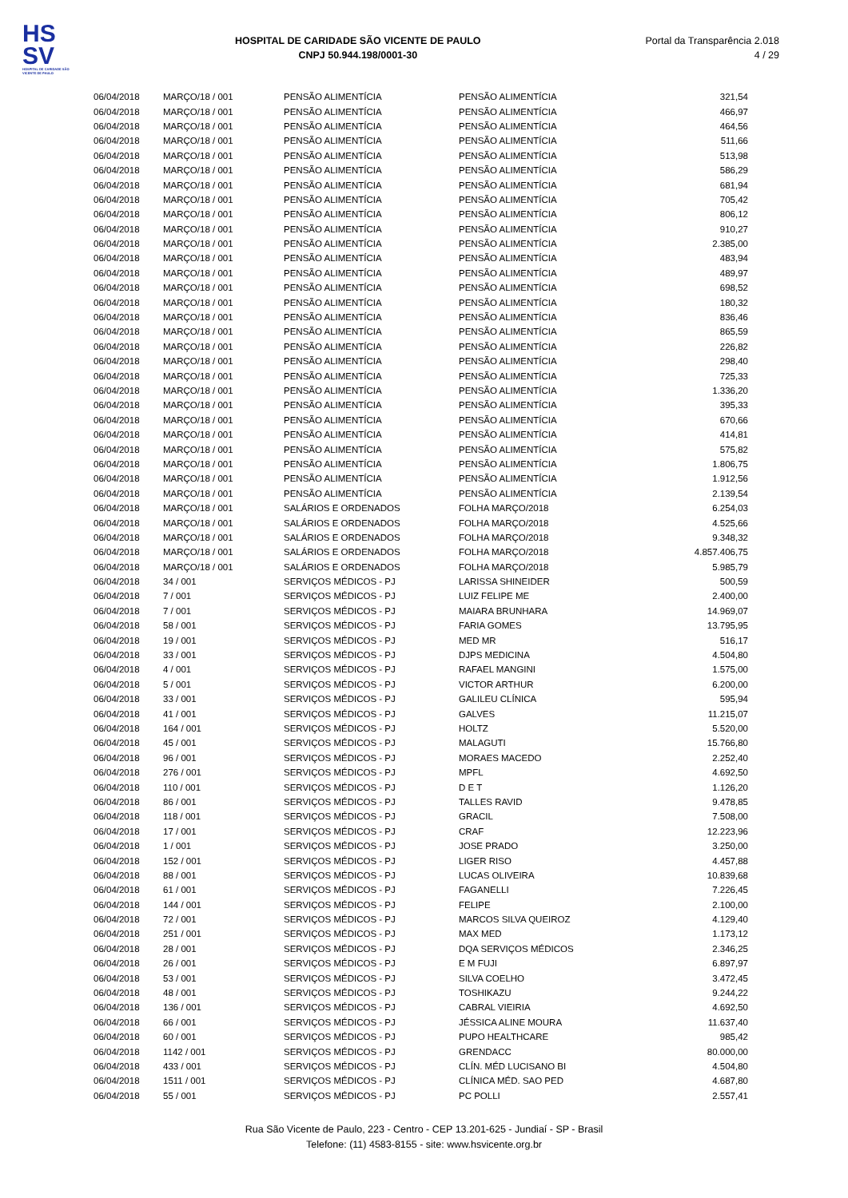HS
SV
HOSPITAL DE CARIDADE SÃO VICENTE DE PAULO
HOSPITAL DE CARIDADE SÃO VICENTE DE PAULO
CNPJ 50.944.198/0001-30
Portal da Transparência 2.018
4 / 29
| 06/04/2018 | MARÇO/18 / 001 | PENSÃO ALIMENTÍCIA | PENSÃO ALIMENTÍCIA | 321,54 |
| 06/04/2018 | MARÇO/18 / 001 | PENSÃO ALIMENTÍCIA | PENSÃO ALIMENTÍCIA | 466,97 |
| 06/04/2018 | MARÇO/18 / 001 | PENSÃO ALIMENTÍCIA | PENSÃO ALIMENTÍCIA | 464,56 |
| 06/04/2018 | MARÇO/18 / 001 | PENSÃO ALIMENTÍCIA | PENSÃO ALIMENTÍCIA | 511,66 |
| 06/04/2018 | MARÇO/18 / 001 | PENSÃO ALIMENTÍCIA | PENSÃO ALIMENTÍCIA | 513,98 |
| 06/04/2018 | MARÇO/18 / 001 | PENSÃO ALIMENTÍCIA | PENSÃO ALIMENTÍCIA | 586,29 |
| 06/04/2018 | MARÇO/18 / 001 | PENSÃO ALIMENTÍCIA | PENSÃO ALIMENTÍCIA | 681,94 |
| 06/04/2018 | MARÇO/18 / 001 | PENSÃO ALIMENTÍCIA | PENSÃO ALIMENTÍCIA | 705,42 |
| 06/04/2018 | MARÇO/18 / 001 | PENSÃO ALIMENTÍCIA | PENSÃO ALIMENTÍCIA | 806,12 |
| 06/04/2018 | MARÇO/18 / 001 | PENSÃO ALIMENTÍCIA | PENSÃO ALIMENTÍCIA | 910,27 |
| 06/04/2018 | MARÇO/18 / 001 | PENSÃO ALIMENTÍCIA | PENSÃO ALIMENTÍCIA | 2.385,00 |
| 06/04/2018 | MARÇO/18 / 001 | PENSÃO ALIMENTÍCIA | PENSÃO ALIMENTÍCIA | 483,94 |
| 06/04/2018 | MARÇO/18 / 001 | PENSÃO ALIMENTÍCIA | PENSÃO ALIMENTÍCIA | 489,97 |
| 06/04/2018 | MARÇO/18 / 001 | PENSÃO ALIMENTÍCIA | PENSÃO ALIMENTÍCIA | 698,52 |
| 06/04/2018 | MARÇO/18 / 001 | PENSÃO ALIMENTÍCIA | PENSÃO ALIMENTÍCIA | 180,32 |
| 06/04/2018 | MARÇO/18 / 001 | PENSÃO ALIMENTÍCIA | PENSÃO ALIMENTÍCIA | 836,46 |
| 06/04/2018 | MARÇO/18 / 001 | PENSÃO ALIMENTÍCIA | PENSÃO ALIMENTÍCIA | 865,59 |
| 06/04/2018 | MARÇO/18 / 001 | PENSÃO ALIMENTÍCIA | PENSÃO ALIMENTÍCIA | 226,82 |
| 06/04/2018 | MARÇO/18 / 001 | PENSÃO ALIMENTÍCIA | PENSÃO ALIMENTÍCIA | 298,40 |
| 06/04/2018 | MARÇO/18 / 001 | PENSÃO ALIMENTÍCIA | PENSÃO ALIMENTÍCIA | 725,33 |
| 06/04/2018 | MARÇO/18 / 001 | PENSÃO ALIMENTÍCIA | PENSÃO ALIMENTÍCIA | 1.336,20 |
| 06/04/2018 | MARÇO/18 / 001 | PENSÃO ALIMENTÍCIA | PENSÃO ALIMENTÍCIA | 395,33 |
| 06/04/2018 | MARÇO/18 / 001 | PENSÃO ALIMENTÍCIA | PENSÃO ALIMENTÍCIA | 670,66 |
| 06/04/2018 | MARÇO/18 / 001 | PENSÃO ALIMENTÍCIA | PENSÃO ALIMENTÍCIA | 414,81 |
| 06/04/2018 | MARÇO/18 / 001 | PENSÃO ALIMENTÍCIA | PENSÃO ALIMENTÍCIA | 575,82 |
| 06/04/2018 | MARÇO/18 / 001 | PENSÃO ALIMENTÍCIA | PENSÃO ALIMENTÍCIA | 1.806,75 |
| 06/04/2018 | MARÇO/18 / 001 | PENSÃO ALIMENTÍCIA | PENSÃO ALIMENTÍCIA | 1.912,56 |
| 06/04/2018 | MARÇO/18 / 001 | PENSÃO ALIMENTÍCIA | PENSÃO ALIMENTÍCIA | 2.139,54 |
| 06/04/2018 | MARÇO/18 / 001 | SALÁRIOS E ORDENADOS | FOLHA MARÇO/2018 | 6.254,03 |
| 06/04/2018 | MARÇO/18 / 001 | SALÁRIOS E ORDENADOS | FOLHA MARÇO/2018 | 4.525,66 |
| 06/04/2018 | MARÇO/18 / 001 | SALÁRIOS E ORDENADOS | FOLHA MARÇO/2018 | 9.348,32 |
| 06/04/2018 | MARÇO/18 / 001 | SALÁRIOS E ORDENADOS | FOLHA MARÇO/2018 | 4.857.406,75 |
| 06/04/2018 | MARÇO/18 / 001 | SALÁRIOS E ORDENADOS | FOLHA MARÇO/2018 | 5.985,79 |
| 06/04/2018 | 34 / 001 | SERVIÇOS MÉDICOS - PJ | LARISSA SHINEIDER | 500,59 |
| 06/04/2018 | 7 / 001 | SERVIÇOS MÉDICOS - PJ | LUIZ FELIPE ME | 2.400,00 |
| 06/04/2018 | 7 / 001 | SERVIÇOS MÉDICOS - PJ | MAIARA BRUNHARA | 14.969,07 |
| 06/04/2018 | 58 / 001 | SERVIÇOS MÉDICOS - PJ | FARIA GOMES | 13.795,95 |
| 06/04/2018 | 19 / 001 | SERVIÇOS MÉDICOS - PJ | MED MR | 516,17 |
| 06/04/2018 | 33 / 001 | SERVIÇOS MÉDICOS - PJ | DJPS MEDICINA | 4.504,80 |
| 06/04/2018 | 4 / 001 | SERVIÇOS MÉDICOS - PJ | RAFAEL MANGINI | 1.575,00 |
| 06/04/2018 | 5 / 001 | SERVIÇOS MÉDICOS - PJ | VICTOR ARTHUR | 6.200,00 |
| 06/04/2018 | 33 / 001 | SERVIÇOS MÉDICOS - PJ | GALILEU CLÍNICA | 595,94 |
| 06/04/2018 | 41 / 001 | SERVIÇOS MÉDICOS - PJ | GALVES | 11.215,07 |
| 06/04/2018 | 164 / 001 | SERVIÇOS MÉDICOS - PJ | HOLTZ | 5.520,00 |
| 06/04/2018 | 45 / 001 | SERVIÇOS MÉDICOS - PJ | MALAGUTI | 15.766,80 |
| 06/04/2018 | 96 / 001 | SERVIÇOS MÉDICOS - PJ | MORAES MACEDO | 2.252,40 |
| 06/04/2018 | 276 / 001 | SERVIÇOS MÉDICOS - PJ | MPFL | 4.692,50 |
| 06/04/2018 | 110 / 001 | SERVIÇOS MÉDICOS - PJ | D E T | 1.126,20 |
| 06/04/2018 | 86 / 001 | SERVIÇOS MÉDICOS - PJ | TALLES RAVID | 9.478,85 |
| 06/04/2018 | 118 / 001 | SERVIÇOS MÉDICOS - PJ | GRACIL | 7.508,00 |
| 06/04/2018 | 17 / 001 | SERVIÇOS MÉDICOS - PJ | CRAF | 12.223,96 |
| 06/04/2018 | 1 / 001 | SERVIÇOS MÉDICOS - PJ | JOSE PRADO | 3.250,00 |
| 06/04/2018 | 152 / 001 | SERVIÇOS MÉDICOS - PJ | LIGER RISO | 4.457,88 |
| 06/04/2018 | 88 / 001 | SERVIÇOS MÉDICOS - PJ | LUCAS OLIVEIRA | 10.839,68 |
| 06/04/2018 | 61 / 001 | SERVIÇOS MÉDICOS - PJ | FAGANELLI | 7.226,45 |
| 06/04/2018 | 144 / 001 | SERVIÇOS MÉDICOS - PJ | FELIPE | 2.100,00 |
| 06/04/2018 | 72 / 001 | SERVIÇOS MÉDICOS - PJ | MARCOS SILVA QUEIROZ | 4.129,40 |
| 06/04/2018 | 251 / 001 | SERVIÇOS MÉDICOS - PJ | MAX MED | 1.173,12 |
| 06/04/2018 | 28 / 001 | SERVIÇOS MÉDICOS - PJ | DQA SERVIÇOS MÉDICOS | 2.346,25 |
| 06/04/2018 | 26 / 001 | SERVIÇOS MÉDICOS - PJ | E M FUJI | 6.897,97 |
| 06/04/2018 | 53 / 001 | SERVIÇOS MÉDICOS - PJ | SILVA COELHO | 3.472,45 |
| 06/04/2018 | 48 / 001 | SERVIÇOS MÉDICOS - PJ | TOSHIKAZU | 9.244,22 |
| 06/04/2018 | 136 / 001 | SERVIÇOS MÉDICOS - PJ | CABRAL VIEIRIA | 4.692,50 |
| 06/04/2018 | 66 / 001 | SERVIÇOS MÉDICOS - PJ | JÉSSICA ALINE MOURA | 11.637,40 |
| 06/04/2018 | 60 / 001 | SERVIÇOS MÉDICOS - PJ | PUPO HEALTHCARE | 985,42 |
| 06/04/2018 | 1142 / 001 | SERVIÇOS MÉDICOS - PJ | GRENDACC | 80.000,00 |
| 06/04/2018 | 433 / 001 | SERVIÇOS MÉDICOS - PJ | CLÍN. MÉD LUCISANO BI | 4.504,80 |
| 06/04/2018 | 1511 / 001 | SERVIÇOS MÉDICOS - PJ | CLÍNICA MÉD. SAO PED | 4.687,80 |
| 06/04/2018 | 55 / 001 | SERVIÇOS MÉDICOS - PJ | PC POLLI | 2.557,41 |
Rua São Vicente de Paulo, 223 - Centro - CEP 13.201-625 - Jundiaí - SP - Brasil
Telefone: (11) 4583-8155 - site: www.hsvicente.org.br